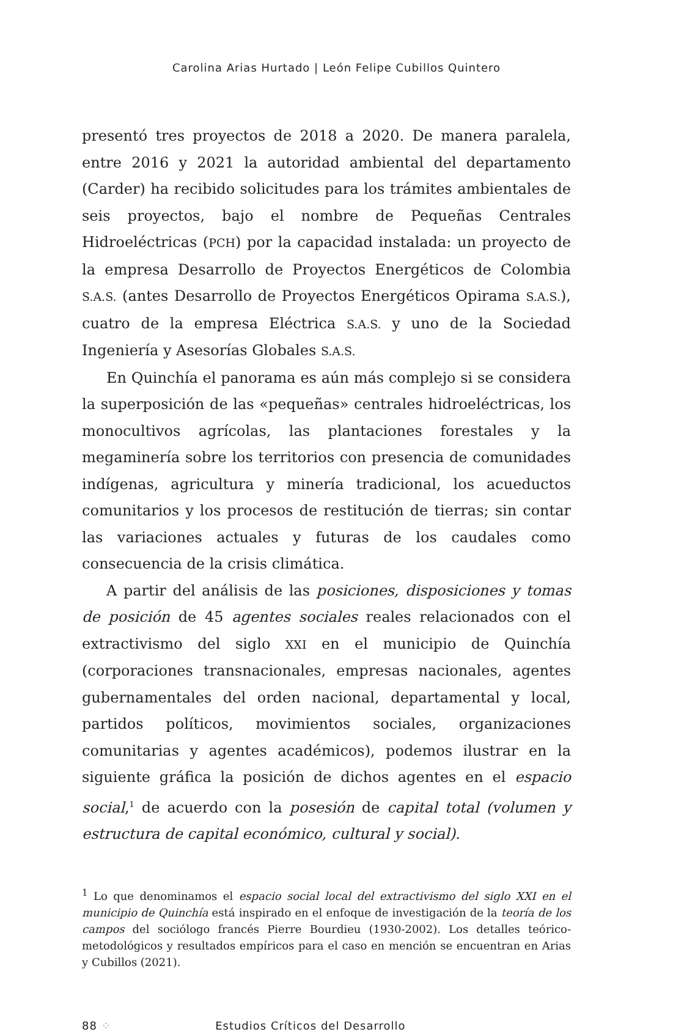Carolina Arias Hurtado | León Felipe Cubillos Quintero
presentó tres proyectos de 2018 a 2020. De manera paralela, entre 2016 y 2021 la autoridad ambiental del departamento (Carder) ha recibido solicitudes para los trámites ambientales de seis proyectos, bajo el nombre de Pequeñas Centrales Hidroeléctricas (PCH) por la capacidad instalada: un proyecto de la empresa Desarrollo de Proyectos Energéticos de Colombia S.A.S. (antes Desarrollo de Proyectos Energéticos Opirama S.A.S.), cuatro de la empresa Eléctrica S.A.S. y uno de la Sociedad Ingeniería y Asesorías Globales S.A.S.
En Quinchía el panorama es aún más complejo si se considera la superposición de las «pequeñas» centrales hidroeléctricas, los monocultivos agrícolas, las plantaciones forestales y la megaminería sobre los territorios con presencia de comunidades indígenas, agricultura y minería tradicional, los acueductos comunitarios y los procesos de restitución de tierras; sin contar las variaciones actuales y futuras de los caudales como consecuencia de la crisis climática.
A partir del análisis de las posiciones, disposiciones y tomas de posición de 45 agentes sociales reales relacionados con el extractivismo del siglo XXI en el municipio de Quinchía (corporaciones transnacionales, empresas nacionales, agentes gubernamentales del orden nacional, departamental y local, partidos políticos, movimientos sociales, organizaciones comunitarias y agentes académicos), podemos ilustrar en la siguiente gráfica la posición de dichos agentes en el espacio social,<sup>1</sup> de acuerdo con la posesión de capital total (volumen y estructura de capital económico, cultural y social).
<sup>1</sup> Lo que denominamos el espacio social local del extractivismo del siglo XXI en el municipio de Quinchía está inspirado en el enfoque de investigación de la teoría de los campos del sociólogo francés Pierre Bourdieu (1930-2002). Los detalles teórico-metodológicos y resultados empíricos para el caso en mención se encuentran en Arias y Cubillos (2021).
88 ⁘ Estudios Críticos del Desarrollo